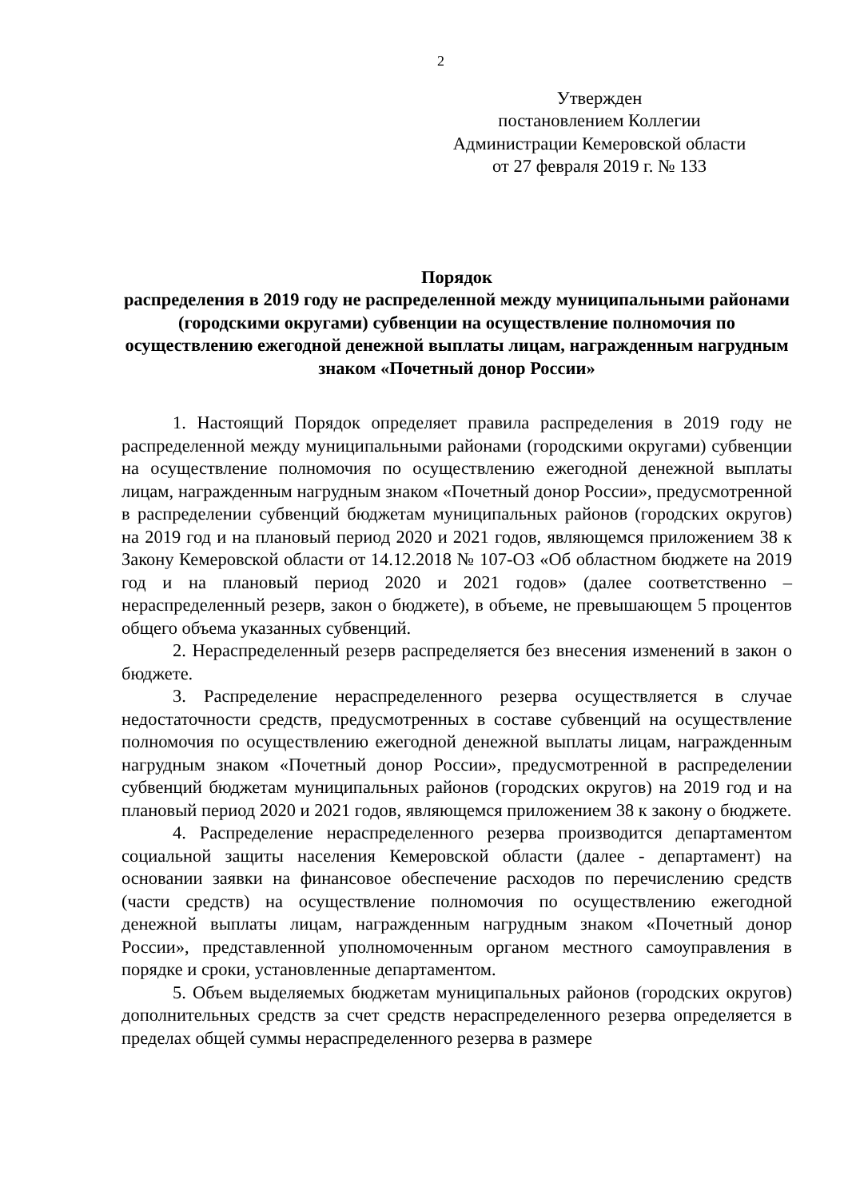2
Утвержден
постановлением Коллегии
Администрации Кемеровской области
от 27 февраля 2019 г. № 133
Порядок
распределения в 2019 году не распределенной между муниципальными районами (городскими округами) субвенции на осуществление полномочия по осуществлению ежегодной денежной выплаты лицам, награжденным нагрудным знаком «Почетный донор России»
1. Настоящий Порядок определяет правила распределения в 2019 году не распределенной между муниципальными районами (городскими округами) субвенции на осуществление полномочия по осуществлению ежегодной денежной выплаты лицам, награжденным нагрудным знаком «Почетный донор России», предусмотренной в распределении субвенций бюджетам муниципальных районов (городских округов) на 2019 год и на плановый период 2020 и 2021 годов, являющемся приложением 38 к Закону Кемеровской области от 14.12.2018 № 107-ОЗ «Об областном бюджете на 2019 год и на плановый период 2020 и 2021 годов» (далее соответственно – нераспределенный резерв, закон о бюджете), в объеме, не превышающем 5 процентов общего объема указанных субвенций.
2. Нераспределенный резерв распределяется без внесения изменений в закон о бюджете.
3. Распределение нераспределенного резерва осуществляется в случае недостаточности средств, предусмотренных в составе субвенций на осуществление полномочия по осуществлению ежегодной денежной выплаты лицам, награжденным нагрудным знаком «Почетный донор России», предусмотренной в распределении субвенций бюджетам муниципальных районов (городских округов) на 2019 год и на плановый период 2020 и 2021 годов, являющемся приложением 38 к закону о бюджете.
4. Распределение нераспределенного резерва производится департаментом социальной защиты населения Кемеровской области (далее - департамент) на основании заявки на финансовое обеспечение расходов по перечислению средств (части средств) на осуществление полномочия по осуществлению ежегодной денежной выплаты лицам, награжденным нагрудным знаком «Почетный донор России», представленной уполномоченным органом местного самоуправления в порядке и сроки, установленные департаментом.
5. Объем выделяемых бюджетам муниципальных районов (городских округов) дополнительных средств за счет средств нераспределенного резерва определяется в пределах общей суммы нераспределенного резерва в размере